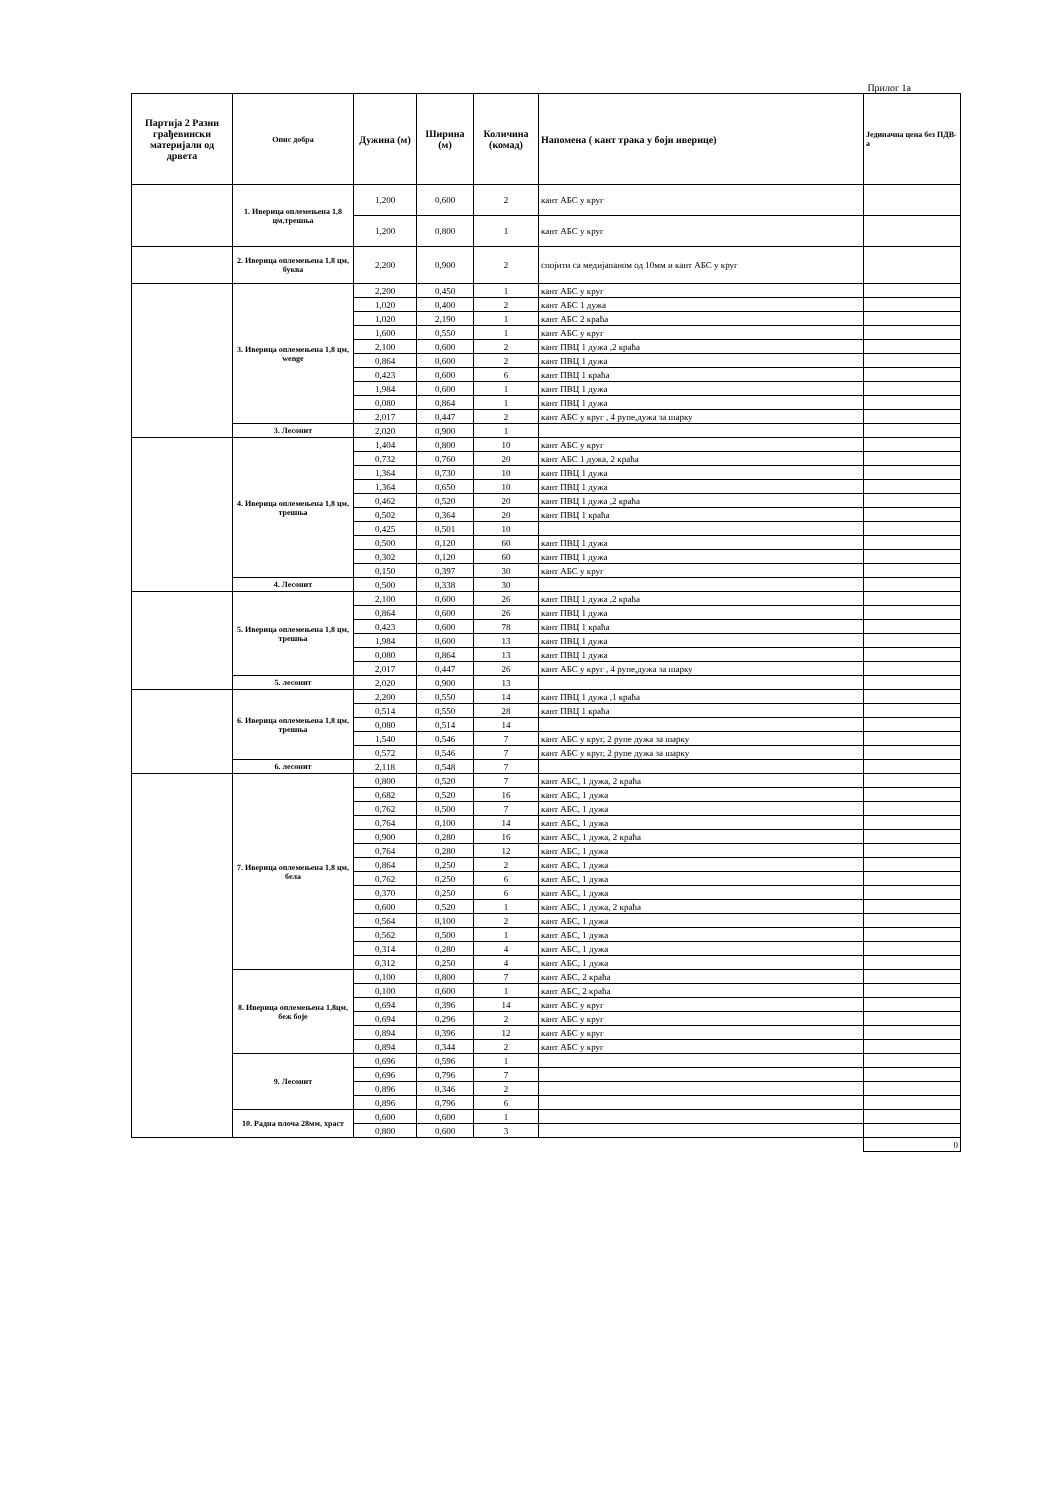Прилог 1а
| Партија 2 Разни грађевински материјали од дрвета | Опис добра | Дужина (м) | Ширина (м) | Количина (комад) | Напомена ( кант трака у боји иверице) | Јединачна цена без ПДВ-а |
| --- | --- | --- | --- | --- | --- | --- |
| | 1. Иверица оплемењена 1,8 цм,трешња | 1,200 | 0,600 | 2 | кант АБС у круг | |
| | | 1,200 | 0,800 | 1 | кант АБС у круг | |
| | 2. Иверица оплемењена 1,8 цм, буква | 2,200 | 0,900 | 2 | спојити са медијапаном од 10мм и кант АБС у круг | |
| | 3. Иверица оплемењена 1,8 цм, wenge | 2,200 | 0,450 | 1 | кант АБС у круг | |
| | | 1,020 | 0,400 | 2 | кант АБС 1 дужа | |
| | | 1,020 | 2,190 | 1 | кант АБС 2 краћа | |
| | | 1,600 | 0,550 | 1 | кант АБС у круг | |
| | | 2,100 | 0,600 | 2 | кант ПВЦ 1 дужа ,2 краћа | |
| | | 0,864 | 0,600 | 2 | кант ПВЦ 1 дужа | |
| | | 0,423 | 0,600 | 6 | кант ПВЦ 1 краћа | |
| | | 1,984 | 0,600 | 1 | кант ПВЦ 1 дужа | |
| | | 0,080 | 0,864 | 1 | кант ПВЦ 1 дужа | |
| | | 2,017 | 0,447 | 2 | кант АБС у круг , 4 рупе,дужа за шарку | |
| | 3. Лесонит | 2,020 | 0,900 | 1 | | |
| | 4. Иверица оплемењена 1,8 цм, трешња | 1,404 | 0,800 | 10 | кант АБС у круг | |
| | | 0,732 | 0,760 | 20 | кант АБС 1 дужа, 2 краћа | |
| | | 1,364 | 0,730 | 10 | кант ПВЦ 1 дужа | |
| | | 1,364 | 0,650 | 10 | кант ПВЦ 1 дужа | |
| | | 0,462 | 0,520 | 20 | кант ПВЦ 1 дужа ,2 краћа | |
| | | 0,502 | 0,364 | 20 | кант ПВЦ 1 краћа | |
| | | 0,425 | 0,501 | 10 | | |
| | | 0,500 | 0,120 | 60 | кант ПВЦ 1 дужа | |
| | | 0,302 | 0,120 | 60 | кант ПВЦ 1 дужа | |
| | | 0,150 | 0,397 | 30 | кант АБС у круг | |
| | 4. Лесонит | 0,500 | 0,338 | 30 | | |
| | 5. Иверица оплемењена 1,8 цм, трешња | 2,100 | 0,600 | 26 | кант ПВЦ 1 дужа ,2 краћа | |
| | | 0,864 | 0,600 | 26 | кант ПВЦ 1 дужа | |
| | | 0,423 | 0,600 | 78 | кант ПВЦ 1 краћа | |
| | | 1,984 | 0,600 | 13 | кант ПВЦ 1 дужа | |
| | | 0,080 | 0,864 | 13 | кант ПВЦ 1 дужа | |
| | | 2,017 | 0,447 | 26 | кант АБС у круг , 4 рупе,дужа за шарку | |
| | 5. лесонит | 2,020 | 0,900 | 13 | | |
| | 6. Иверица оплемењена 1,8 цм, трешња | 2,200 | 0,550 | 14 | кант ПВЦ 1 дужа ,1 краћа | |
| | | 0,514 | 0,550 | 28 | кант ПВЦ 1 краћа | |
| | | 0,080 | 0,514 | 14 | | |
| | | 1,540 | 0,546 | 7 | кант АБС у круг, 2 рупе дужа за шарку | |
| | | 0,572 | 0,546 | 7 | кант АБС у круг, 2 рупе дужа за шарку | |
| | 6. лесонит | 2,118 | 0,548 | 7 | | |
| | 7. Иверица оплемењена 1,8 цм, бела | 0,800 | 0,520 | 7 | кант АБС, 1 дужа, 2 краћа | |
| | | 0,682 | 0,520 | 16 | кант АБС, 1 дужа | |
| | | 0,762 | 0,500 | 7 | кант АБС, 1 дужа | |
| | | 0,764 | 0,100 | 14 | кант АБС, 1 дужа | |
| | | 0,900 | 0,280 | 16 | кант АБС, 1 дужа, 2 краћа | |
| | | 0,764 | 0,280 | 12 | кант АБС, 1 дужа | |
| | | 0,864 | 0,250 | 2 | кант АБС, 1 дужа | |
| | | 0,762 | 0,250 | 6 | кант АБС, 1 дужа | |
| | | 0,370 | 0,250 | 6 | кант АБС, 1 дужа | |
| | | 0,600 | 0,520 | 1 | кант АБС, 1 дужа, 2 краћа | |
| | | 0,564 | 0,100 | 2 | кант АБС, 1 дужа | |
| | | 0,562 | 0,500 | 1 | кант АБС, 1 дужа | |
| | | 0,314 | 0,280 | 4 | кант АБС, 1 дужа | |
| | | 0,312 | 0,250 | 4 | кант АБС, 1 дужа | |
| | 8. Иверица оплемењена 1,8цм, беж боје | 0,100 | 0,800 | 7 | кант АБС, 2 краћа | |
| | | 0,100 | 0,600 | 1 | кант АБС, 2 краћа | |
| | | 0,694 | 0,396 | 14 | кант АБС у круг | |
| | | 0,694 | 0,296 | 2 | кант АБС у круг | |
| | | 0,894 | 0,396 | 12 | кант АБС у круг | |
| | | 0,894 | 0,344 | 2 | кант АБС у круг | |
| | 9. Лесонит | 0,696 | 0,596 | 1 | | |
| | | 0,696 | 0,796 | 7 | | |
| | | 0,896 | 0,346 | 2 | | |
| | | 0,896 | 0,796 | 6 | | |
| | 10. Радна плоча 28мм, храст | 0,600 | 0,600 | 1 | | |
| | | 0,800 | 0,600 | 3 | | |
| | | | | | | 0 |